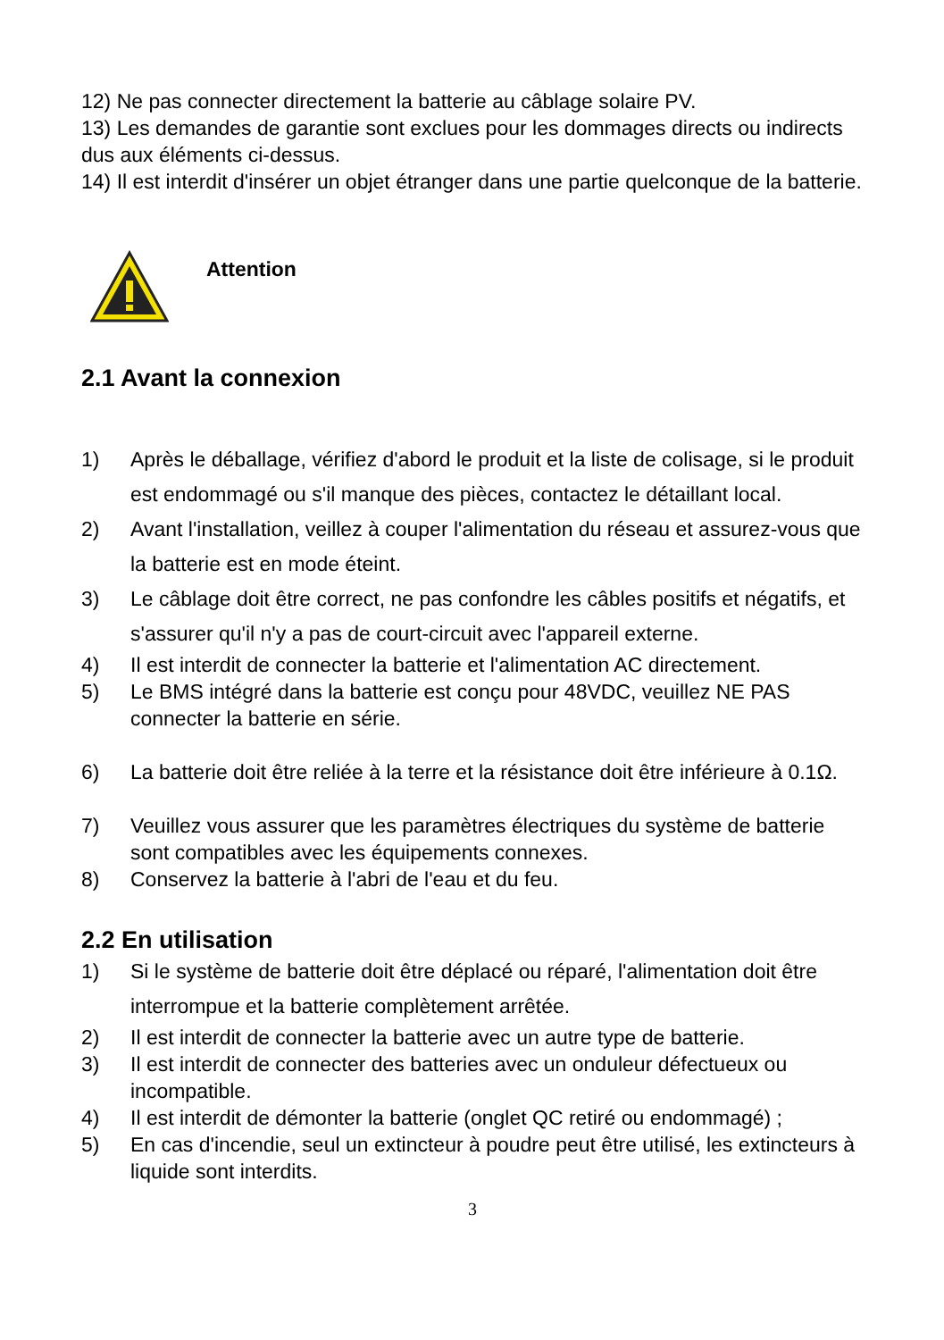12) Ne pas connecter directement la batterie au câblage solaire PV.
13) Les demandes de garantie sont exclues pour les dommages directs ou indirects dus aux éléments ci-dessus.
14) Il est interdit d'insérer un objet étranger dans une partie quelconque de la batterie.
Attention
2.1 Avant la connexion
1) Après le déballage, vérifiez d'abord le produit et la liste de colisage, si le produit est endommagé ou s'il manque des pièces, contactez le détaillant local.
2) Avant l'installation, veillez à couper l'alimentation du réseau et assurez-vous que la batterie est en mode éteint.
3) Le câblage doit être correct, ne pas confondre les câbles positifs et négatifs, et s'assurer qu'il n'y a pas de court-circuit avec l'appareil externe.
4) Il est interdit de connecter la batterie et l'alimentation AC directement.
5) Le BMS intégré dans la batterie est conçu pour 48VDC, veuillez NE PAS connecter la batterie en série.
6) La batterie doit être reliée à la terre et la résistance doit être inférieure à 0.1Ω.
7) Veuillez vous assurer que les paramètres électriques du système de batterie sont compatibles avec les équipements connexes.
8) Conservez la batterie à l'abri de l'eau et du feu.
2.2 En utilisation
1) Si le système de batterie doit être déplacé ou réparé, l'alimentation doit être interrompue et la batterie complètement arrêtée.
2) Il est interdit de connecter la batterie avec un autre type de batterie.
3) Il est interdit de connecter des batteries avec un onduleur défectueux ou incompatible.
4) Il est interdit de démonter la batterie (onglet QC retiré ou endommagé) ;
5) En cas d'incendie, seul un extincteur à poudre peut être utilisé, les extincteurs à liquide sont interdits.
3